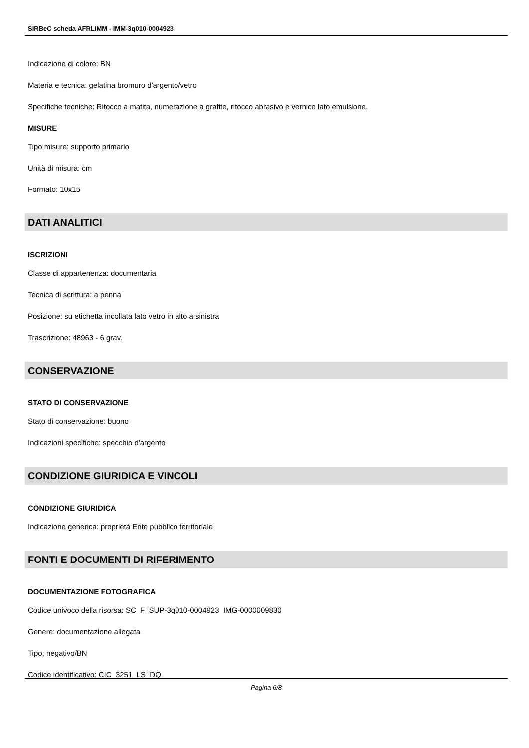SIRBeC scheda AFRLIMM - IMM-3q010-0004923
Indicazione di colore: BN
Materia e tecnica: gelatina bromuro d'argento/vetro
Specifiche tecniche: Ritocco a matita, numerazione a grafite, ritocco abrasivo e vernice lato emulsione.
MISURE
Tipo misure: supporto primario
Unità di misura: cm
Formato: 10x15
DATI ANALITICI
ISCRIZIONI
Classe di appartenenza: documentaria
Tecnica di scrittura: a penna
Posizione: su etichetta incollata lato vetro in alto a sinistra
Trascrizione: 48963 - 6 grav.
CONSERVAZIONE
STATO DI CONSERVAZIONE
Stato di conservazione: buono
Indicazioni specifiche: specchio d'argento
CONDIZIONE GIURIDICA E VINCOLI
CONDIZIONE GIURIDICA
Indicazione generica: proprietà Ente pubblico territoriale
FONTI E DOCUMENTI DI RIFERIMENTO
DOCUMENTAZIONE FOTOGRAFICA
Codice univoco della risorsa: SC_F_SUP-3q010-0004923_IMG-0000009830
Genere: documentazione allegata
Tipo: negativo/BN
Codice identificativo: CIC_3251_LS_DQ
Pagina 6/8